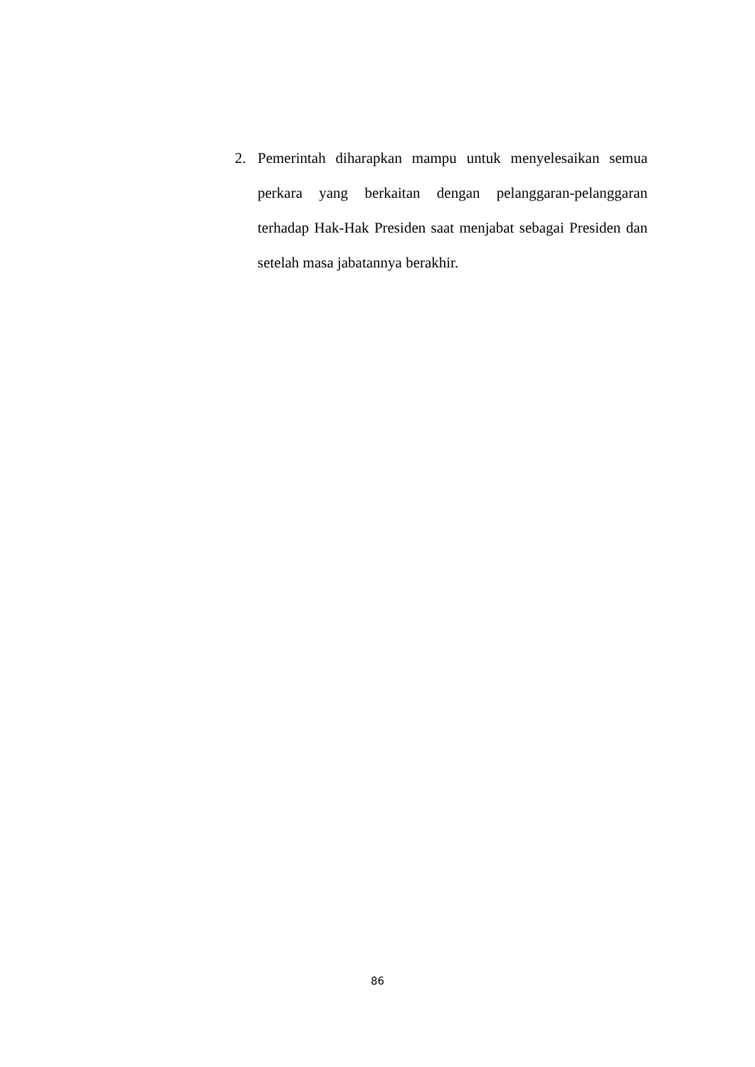2. Pemerintah diharapkan mampu untuk menyelesaikan semua perkara yang berkaitan dengan pelanggaran-pelanggaran terhadap Hak-Hak Presiden saat menjabat sebagai Presiden dan setelah masa jabatannya berakhir.
86